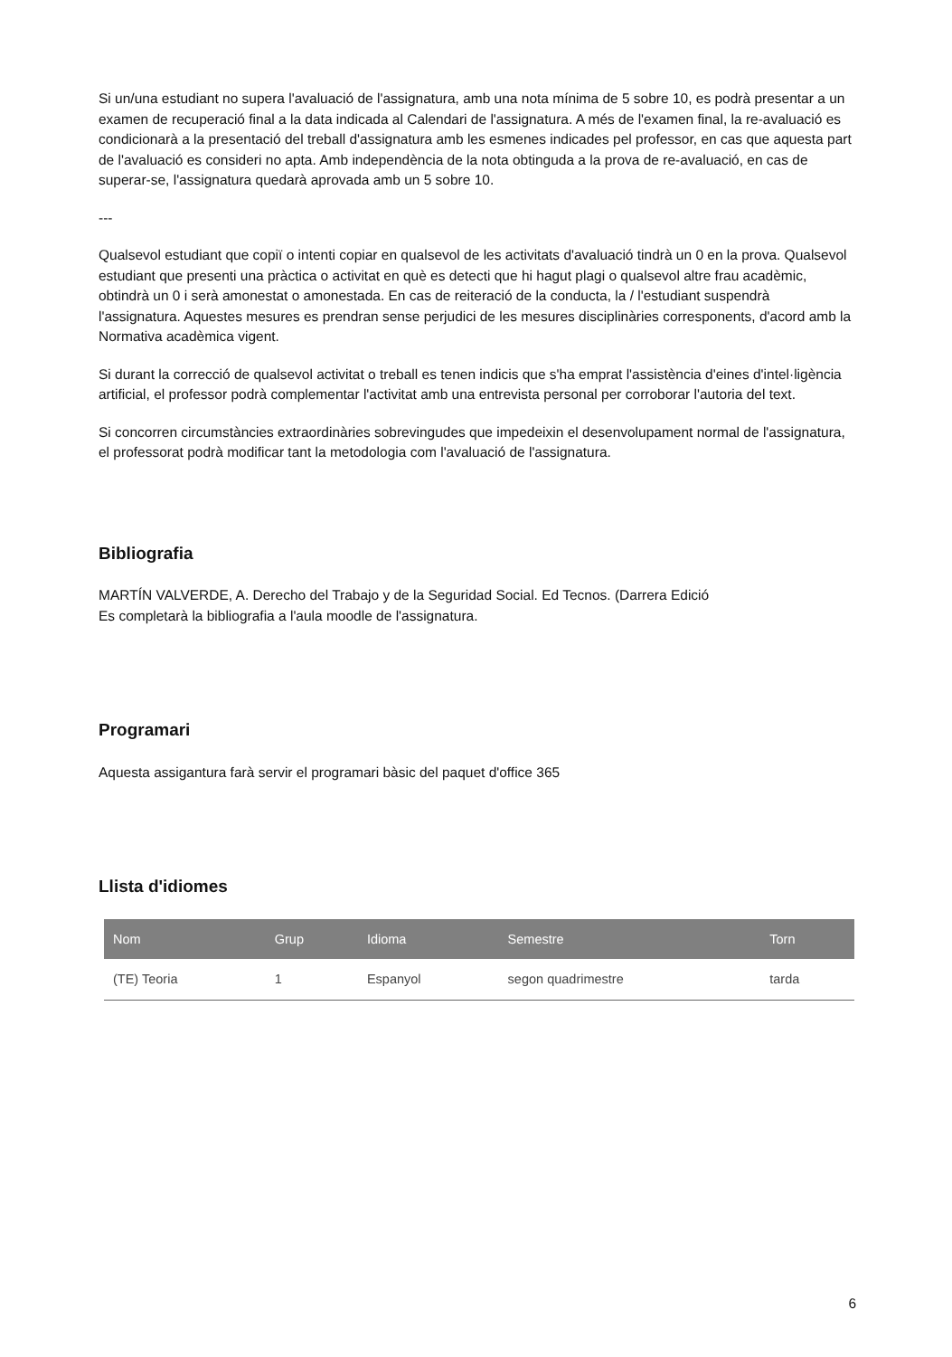Si un/una estudiant no supera l'avaluació de l'assignatura, amb una nota mínima de 5 sobre 10, es podrà presentar a un examen de recuperació final a la data indicada al Calendari de l'assignatura. A més de l'examen final, la re-avaluació es condicionarà a la presentació del treball d'assignatura amb les esmenes indicades pel professor, en cas que aquesta part de l'avaluació es consideri no apta. Amb independència de la nota obtinguda a la prova de re-avaluació, en cas de superar-se, l'assignatura quedarà aprovada amb un 5 sobre 10.
---
Qualsevol estudiant que copiï o intenti copiar en qualsevol de les activitats d'avaluació tindrà un 0 en la prova. Qualsevol estudiant que presenti una pràctica o activitat en què es detecti que hi hagut plagi o qualsevol altre frau acadèmic, obtindrà un 0 i serà amonestat o amonestada. En cas de reiteració de la conducta, la / l'estudiant suspendrà l'assignatura. Aquestes mesures es prendran sense perjudici de les mesures disciplinàries corresponents, d'acord amb la Normativa acadèmica vigent.
Si durant la correcció de qualsevol activitat o treball es tenen indicis que s'ha emprat l'assistència d'eines d'intel·ligència artificial, el professor podrà complementar l'activitat amb una entrevista personal per corroborar l'autoria del text.
Si concorren circumstàncies extraordinàries sobrevingudes que impedeixin el desenvolupament normal de l'assignatura, el professorat podrà modificar tant la metodologia com l'avaluació de l'assignatura.
Bibliografia
MARTÍN VALVERDE, A. Derecho del Trabajo y de la Seguridad Social. Ed Tecnos. (Darrera Edició
Es completarà la bibliografia a l'aula moodle de l'assignatura.
Programari
Aquesta assigantura farà servir el programari bàsic del paquet d'office 365
Llista d'idiomes
| Nom | Grup | Idioma | Semestre | Torn |
| --- | --- | --- | --- | --- |
| (TE) Teoria | 1 | Espanyol | segon quadrimestre | tarda |
6